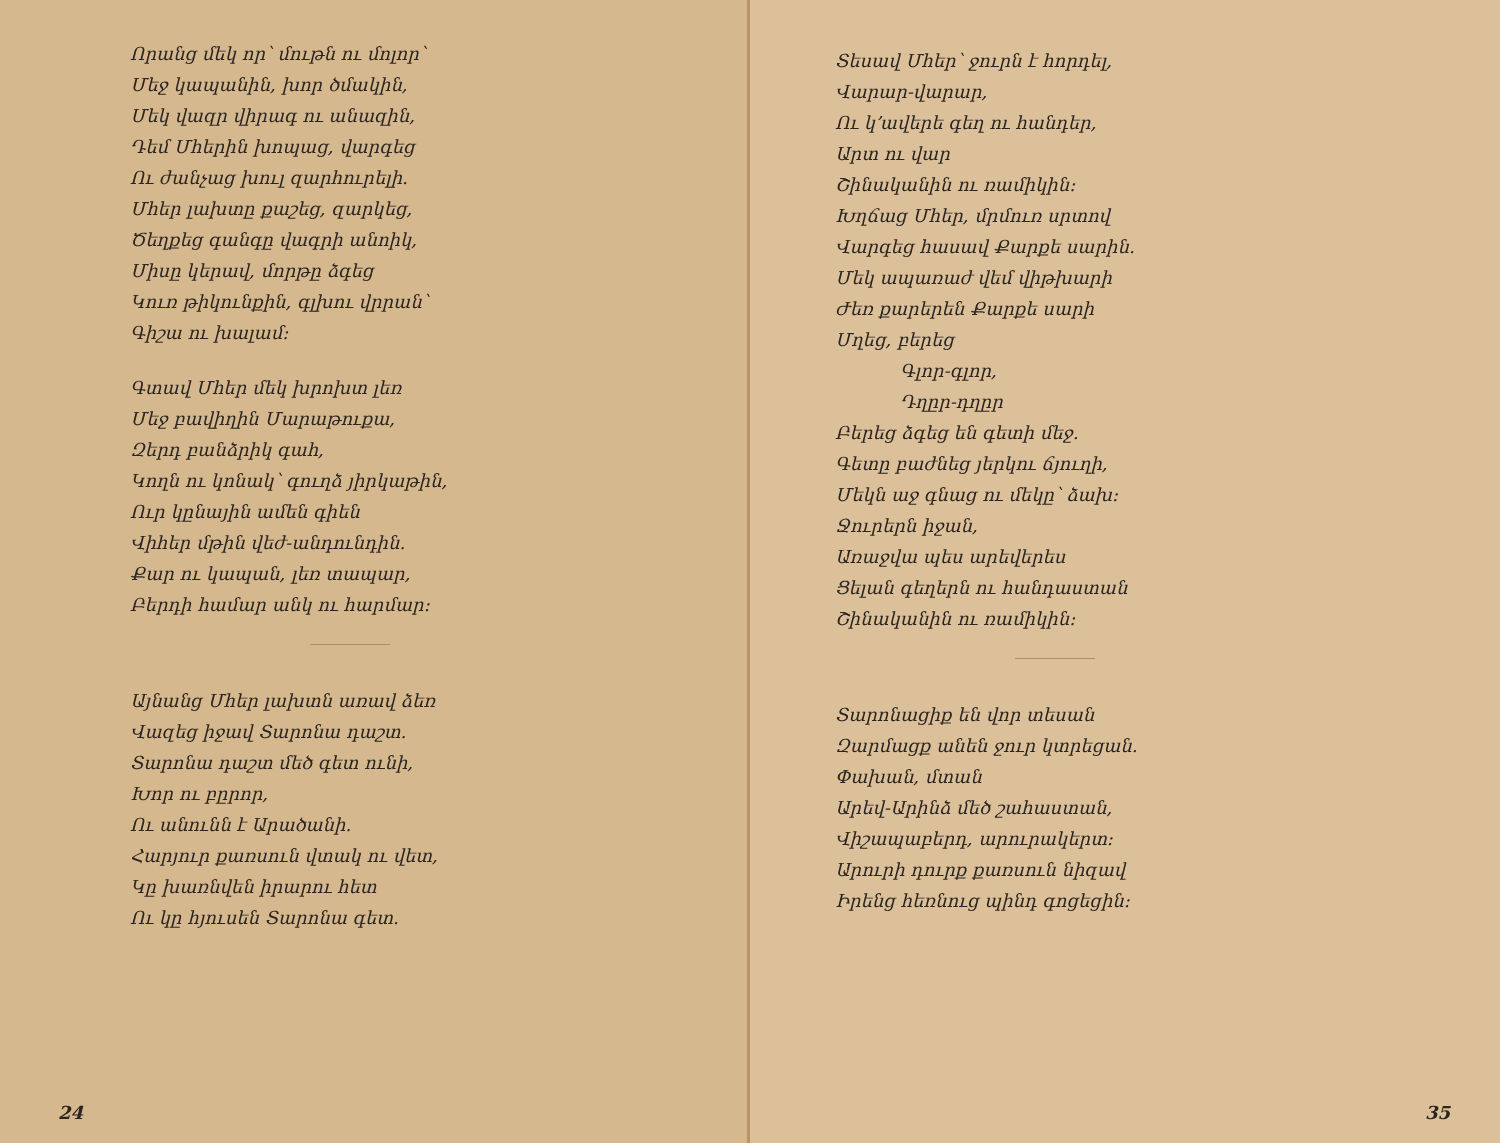Որանց մեկ որ՝ մութն ու մոլոր՝
Մեջ կապանին, խոր ծմակին,
Մեկ վազր վիրագ ու անազին,
Դեմ Մհերին խոպաց, վարգեց
Ու ժանչաց խուլ զարհուրելի.
Մհեր լախտը քաշեց, զարկեց,
Ծեղքեց գանգը վագրի անոիկ,
Միսը կերավ, մորթը ձգեց
Կուռ թիկունքին, գլխու վրրան՝
Գիշա ու խալամ։
Գտավ Մհեր մեկ խրոխտ լեռ
Մեջ բավիղին Մարաթուքա,
Զերդ բանձրիկ գահ,
Կողն ու կոնակ՝ գուղձ յիրկաթին,
Ուր կընային ամեն գիեն
Վիհեր մթին վեժ-անդունդին.
Քար ու կապան, լեռ տապար,
Բերդի համար անկ ու հարմար։
Այնանց Մհեր լախտն առավ ձեռ
Վազեց իջավ Տարոնա դաշտ.
Տարոնա դաշտ մեծ գետ ունի,
Խոր ու բըրոր,
Ու անունն է Արածանի.
Հարյուր քառսուն վտակ ու վետ,
Կը խառնվեն իրարու հետ
Ու կը հյուսեն Տարոնա գետ.
24
Տեսավ Մհեր՝ ջուրն է հորդել,
Վարար-վարար,
Ու կ՚ավերե գեղ ու հանդեր,
Արտ ու վար
Շինականին ու ռամիկին։
Խղճաց Մհեր, մրմուռ սրտով
Վարգեց հասավ Քարքե սարին.
Մեկ ապառաժ վեմ վիթխարի
Ժեռ քարերեն Քարքե սարի
Մղեց, բերեց
Գլոր-գլոր,
Դղըր-դղըր
Բերեց ձգեց են գետի մեջ.
Գետը բաժնեց յերկու ճյուղի,
Մեկն աջ գնաց ու մեկը՝ ձախ։
Ջուրերն իջան,
Առաջվա պես արեվերես
Ցելան գեղերն ու հանդաստան
Շինականին ու ռամիկին։
Տարոնացիք են վոր տեսան
Զարմացք անեն ջուր կտրեցան.
Փախան, մտան
Արեվ-Արինձ մեծ շահաստան,
Վիշապաբերդ, արուրակերտ։
Արուրի դուրք քառսուն նիզավ
Իրենց հեռնուց պինդ գոցեցին։
35